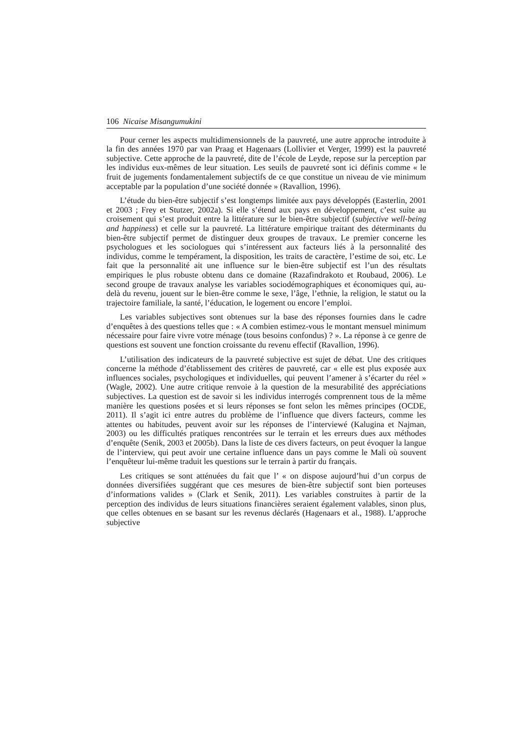106 Nicaise Misangumukini
Pour cerner les aspects multidimensionnels de la pauvreté, une autre approche introduite à la fin des années 1970 par van Praag et Hagenaars (Lollivier et Verger, 1999) est la pauvreté subjective. Cette approche de la pauvreté, dite de l’école de Leyde, repose sur la perception par les individus eux-mêmes de leur situation. Les seuils de pauvreté sont ici définis comme « le fruit de jugements fondamentalement subjectifs de ce que constitue un niveau de vie minimum acceptable par la population d’une société donnée » (Ravallion, 1996).
L’étude du bien-être subjectif s’est longtemps limitée aux pays développés (Easterlin, 2001 et 2003 ; Frey et Stutzer, 2002a). Si elle s’étend aux pays en développement, c’est suite au croisement qui s’est produit entre la littérature sur le bien-être subjectif (subjective well-being and happiness) et celle sur la pauvreté. La littérature empirique traitant des déterminants du bien-être subjectif permet de distinguer deux groupes de travaux. Le premier concerne les psychologues et les sociologues qui s’intéressent aux facteurs liés à la personnalité des individus, comme le tempérament, la disposition, les traits de caractère, l’estime de soi, etc. Le fait que la personnalité ait une influence sur le bien-être subjectif est l’un des résultats empiriques le plus robuste obtenu dans ce domaine (Razafindrakoto et Roubaud, 2006). Le second groupe de travaux analyse les variables sociodémographiques et économiques qui, au-delà du revenu, jouent sur le bien-être comme le sexe, l’âge, l’ethnie, la religion, le statut ou la trajectoire familiale, la santé, l’éducation, le logement ou encore l’emploi.
Les variables subjectives sont obtenues sur la base des réponses fournies dans le cadre d’enquêtes à des questions telles que : « A combien estimez-vous le montant mensuel minimum nécessaire pour faire vivre votre ménage (tous besoins confondus) ? ». La réponse à ce genre de questions est souvent une fonction croissante du revenu effectif (Ravallion, 1996).
L’utilisation des indicateurs de la pauvreté subjective est sujet de débat. Une des critiques concerne la méthode d’établissement des critères de pauvreté, car « elle est plus exposée aux influences sociales, psychologiques et individuelles, qui peuvent l’amener à s’écarter du réel » (Wagle, 2002). Une autre critique renvoie à la question de la mesurabilité des appréciations subjectives. La question est de savoir si les individus interrogés comprennent tous de la même manière les questions posées et si leurs réponses se font selon les mêmes principes (OCDE, 2011). Il s’agit ici entre autres du problème de l’influence que divers facteurs, comme les attentes ou habitudes, peuvent avoir sur les réponses de l’interviewé (Kalugina et Najman, 2003) ou les difficultés pratiques rencontrées sur le terrain et les erreurs dues aux méthodes d’enquête (Senik, 2003 et 2005b). Dans la liste de ces divers facteurs, on peut évoquer la langue de l’interview, qui peut avoir une certaine influence dans un pays comme le Mali où souvent l’enquêteur lui-même traduit les questions sur le terrain à partir du français.
Les critiques se sont atténuées du fait que l’ « on dispose aujourd’hui d’un corpus de données diversifiées suggérant que ces mesures de bien-être subjectif sont bien porteuses d’informations valides » (Clark et Senik, 2011). Les variables construites à partir de la perception des individus de leurs situations financières seraient également valables, sinon plus, que celles obtenues en se basant sur les revenus déclarés (Hagenaars et al., 1988). L’approche subjective